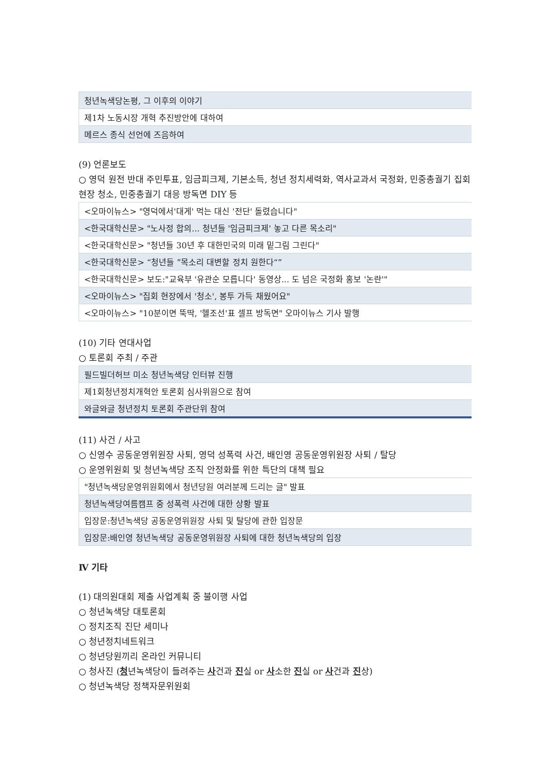| 청년녹색당논평, 그 이후의 이야기 |
| 제1차 노동시장 개혁 추진방안에 대하여 |
| 메르스 종식 선언에 즈음하여 |
(9) 언론보도
○ 영덕 원전 반대 주민투표, 임금피크제, 기본소득, 청년 정치세력화, 역사교과서 국정화, 민중총궐기 집회현장 청소, 민중총궐기 대응 방독면 DIY 등
| <오마이뉴스> "영덕에서'대게' 먹는 대신 '전단' 돌렸습니다" |
| <한국대학신문> "노사정 합의... 청년들 '임금피크제' 놓고 다른 목소리" |
| <한국대학신문> "청년들 30년 후 대한민국의 미래 밑그림 그린다" |
| <한국대학신문> “청년들 ”목소리 대변할 정치 원한다“” |
| <한국대학신문> 보도:"교육부 '유관순 모릅니다' 동영상... 도 넘은 국정화 홍보 '논란'" |
| <오마이뉴스> "집회 현장에서 '청소', 봉투 가득 채웠어요" |
| <오마이뉴스> "10분이면 뚝딱, '헬조선'표 셀프 방독면" 오마이뉴스 기사 발행 |
(10) 기타 연대사업
○ 토론회 주최 / 주관
| 필드빌더허브 미소 청년녹색당 인터뷰 진행 |
| 제1회청년정치개혁안 토론회 심사위원으로 참여 |
| 와글와글 청년정치 토론회 주관단위 참여 |
(11) 사건 / 사고
○ 신영수 공동운영위원장 사퇴, 영덕 성폭력 사건, 배인영 공동운영위원장 사퇴 / 탈당
○ 운영위원회 및 청년녹색당 조직 안정화를 위한 특단의 대책 필요
| "청년녹색당운영위원회에서 청년당원 여러분께 드리는 글" 발표 |
| 청년녹색당여름캠프 중 성폭력 사건에 대한 상황 발표 |
| 입장문:청년녹색당 공동운영위원장 사퇴 및 탈당에 관한 입장문 |
| 입장문:배인영 청년녹색당 공동운영위원장 사퇴에 대한 청년녹색당의 입장 |
Ⅳ 기타
(1) 대의원대회 제출 사업계획 중 불이행 사업
○ 청년녹색당 대토론회
○ 정치조직 진단 세미나
○ 청년정치네트워크
○ 청년당원끼리 온라인 커뮤니티
○ 청사진 (청년녹색당이 들려주는 사건과 진실 or 사소한 진실 or 사건과 진상)
○ 청년녹색당 정책자문위원회